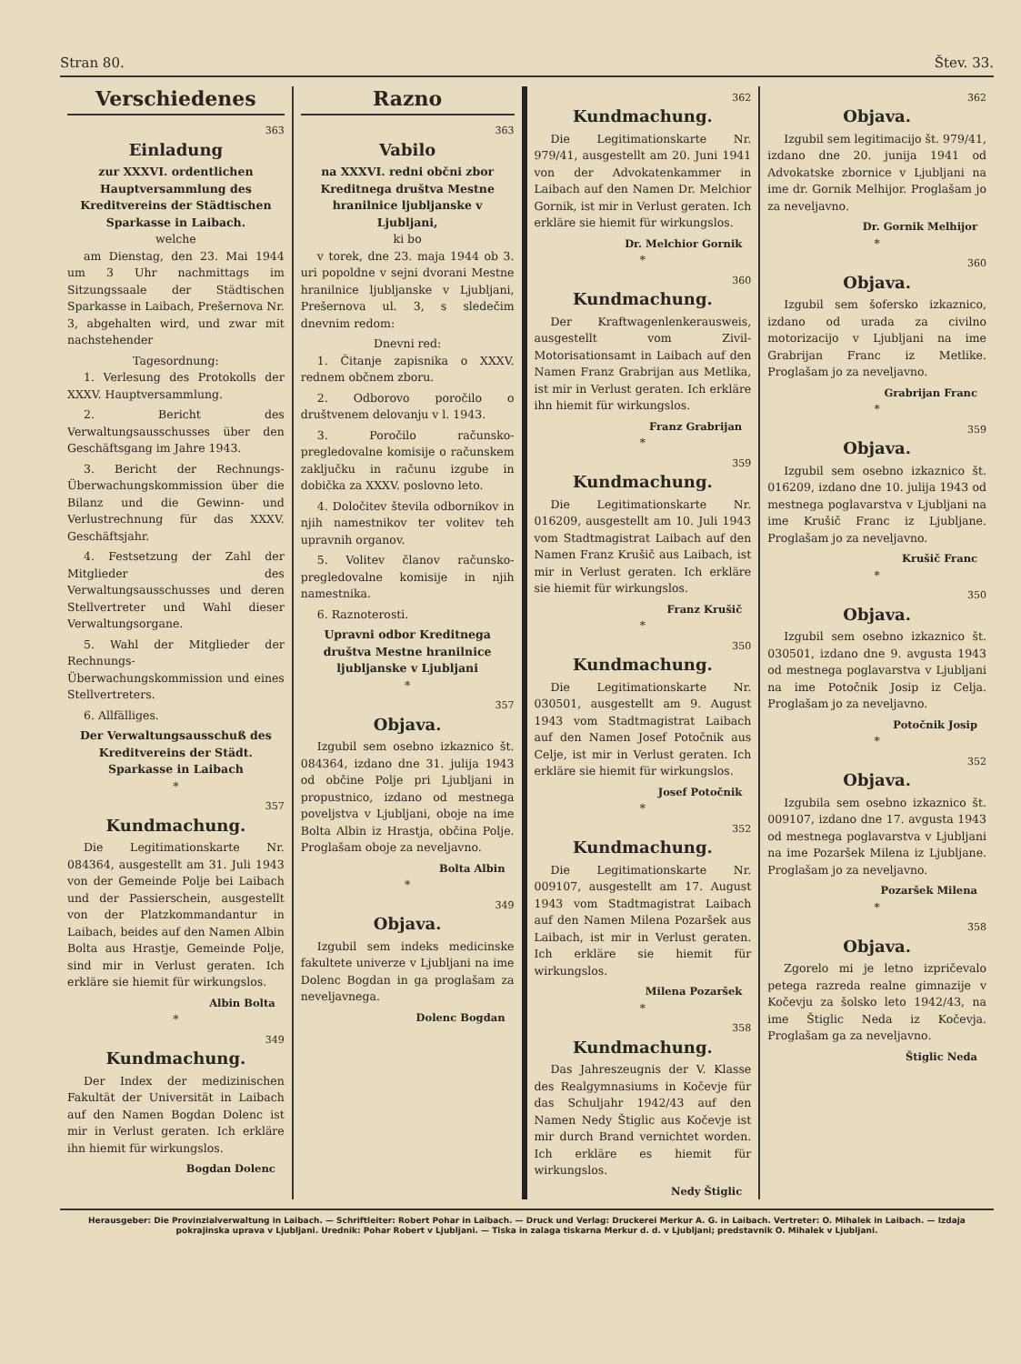Stran 80. Štev. 33.
Verschiedenes
363
Einladung
zur XXXVI. ordentlichen Hauptversammlung des Kreditvereins der Städtischen Sparkasse in Laibach.
welche
am Dienstag, den 23. Mai 1944 um 3 Uhr nachmittags im Sitzungssaale der Städtischen Sparkasse in Laibach, Prešernova Nr. 3, abgehalten wird, und zwar mit nachstehender
Tagesordnung:
1. Verlesung des Protokolls der XXXV. Hauptversammlung.
2. Bericht des Verwaltungsausschusses über den Geschäftsgang im Jahre 1943.
3. Bericht der Rechnungs-Überwachungskommission über die Bilanz und die Gewinn- und Verlustrechnung für das XXXV. Geschäftsjahr.
4. Festsetzung der Zahl der Mitglieder des Verwaltungsausschusses und deren Stellvertreter und Wahl dieser Verwaltungsorgane.
5. Wahl der Mitglieder der Rechnungs-Überwachungskommission und eines Stellvertreters.
6. Allfälliges.
Der Verwaltungsausschuß des Kreditvereins der Städt. Sparkasse in Laibach
*
357
Kundmachung.
Die Legitimationskarte Nr. 084364, ausgestellt am 31. Juli 1943 von der Gemeinde Polje bei Laibach und der Passierschein, ausgestellt von der Platzkommandantur in Laibach, beides auf den Namen Albin Bolta aus Hrastje, Gemeinde Polje, sind mir in Verlust geraten. Ich erkläre sie hiemit für wirkungslos.
Albin Bolta
*
349
Kundmachung.
Der Index der medizinischen Fakultät der Universität in Laibach auf den Namen Bogdan Dolenc ist mir in Verlust geraten. Ich erkläre ihn hiemit für wirkungslos.
Bogdan Dolenc
Razno
363
Vabilo
na XXXVI. redni občni zbor Kreditnega društva Mestne hranilnice ljubljanske v Ljubljani,
ki bo
v torek, dne 23. maja 1944 ob 3. uri popoldne v sejni dvorani Mestne hranilnice ljubljanske v Ljubljani, Prešernova ul. 3, s sledečim dnevnim redom:
Dnevni red:
1. Čitanje zapisnika o XXXV. rednem občnem zboru.
2. Odborovo poročilo o društvenem delovanju v l. 1943.
3. Poročilo računsko-pregledovalne komisije o računskem zaključku in računu izgube in dobička za XXXV. poslovno leto.
4. Določitev števila odbornikov in njih namestnikov ter volitev teh upravnih organov.
5. Volitev članov računsko-pregledovalne komisije in njih namestnika.
6. Raznoterosti.
Upravni odbor Kreditnega društva Mestne hranilnice ljubljanske v Ljubljani
*
357
Objava.
Izgubil sem osebno izkaznico št. 084364, izdano dne 31. julija 1943 od občine Polje pri Ljubljani in propustnico, izdano od mestnega poveljstva v Ljubljani, oboje na ime Bolta Albin iz Hrastja, občina Polje. Proglašam oboje za neveljavno.
Bolta Albin
*
349
Objava.
Izgubil sem indeks medicinske fakultete univerze v Ljubljani na ime Dolenc Bogdan in ga proglašam za neveljavnega.
Dolenc Bogdan
362
Kundmachung.
Die Legitimationskarte Nr. 979/41, ausgestellt am 20. Juni 1941 von der Advokatenkammer in Laibach auf den Namen Dr. Melchior Gornik, ist mir in Verlust geraten. Ich erkläre sie hiemit für wirkungslos.
Dr. Melchior Gornik
*
360
Kundmachung.
Der Kraftwagenlenkerausweis, ausgestellt vom Zivil-Motorisationsamt in Laibach auf den Namen Franz Grabrijan aus Metlika, ist mir in Verlust geraten. Ich erkläre ihn hiemit für wirkungslos.
Franz Grabrijan
*
359
Kundmachung.
Die Legitimationskarte Nr. 016209, ausgestellt am 10. Juli 1943 vom Stadtmagistrat Laibach auf den Namen Franz Krušič aus Laibach, ist mir in Verlust geraten. Ich erkläre sie hiemit für wirkungslos.
Franz Krušič
*
350
Kundmachung.
Die Legitimationskarte Nr. 030501, ausgestellt am 9. August 1943 vom Stadtmagistrat Laibach auf den Namen Josef Potočnik aus Celje, ist mir in Verlust geraten. Ich erkläre sie hiemit für wirkungslos.
Josef Potočnik
*
352
Kundmachung.
Die Legitimationskarte Nr. 009107, ausgestellt am 17. August 1943 vom Stadtmagistrat Laibach auf den Namen Milena Pozaršek aus Laibach, ist mir in Verlust geraten. Ich erkläre sie hiemit für wirkungslos.
Milena Pozaršek
*
358
Kundmachung.
Das Jahreszeugnis der V. Klasse des Realgymnasiums in Kočevje für das Schuljahr 1942/43 auf den Namen Nedy Štiglic aus Kočevje ist mir durch Brand vernichtet worden. Ich erkläre es hiemit für wirkungslos.
Nedy Štiglic
362
Objava.
Izgubil sem legitimacijo št. 979/41, izdano dne 20. junija 1941 od Advokatske zbornice v Ljubljani na ime dr. Gornik Melhijor. Proglašam jo za neveljavno.
Dr. Gornik Melhijor
*
360
Objava.
Izgubil sem šofersko izkaznico, izdano od urada za civilno motorizacijo v Ljubljani na ime Grabrijan Franc iz Metlike. Proglašam jo za neveljavno.
Grabrijan Franc
*
359
Objava.
Izgubil sem osebno izkaznico št. 016209, izdano dne 10. julija 1943 od mestnega poglavarstva v Ljubljani na ime Krušič Franc iz Ljubljane. Proglašam jo za neveljavno.
Krušič Franc
*
350
Objava.
Izgubil sem osebno izkaznico št. 030501, izdano dne 9. avgusta 1943 od mestnega poglavarstva v Ljubljani na ime Potočnik Josip iz Celja. Proglašam jo za neveljavno.
Potočnik Josip
*
352
Objava.
Izgubila sem osebno izkaznico št. 009107, izdano dne 17. avgusta 1943 od mestnega poglavarstva v Ljubljani na ime Pozaršek Milena iz Ljubljane. Proglašam jo za neveljavno.
Pozaršek Milena
*
358
Objava.
Zgorelo mi je letno izpričevalo petega razreda realne gimnazije v Kočevju za šolsko leto 1942/43, na ime Štiglic Neda iz Kočevja. Proglašam ga za neveljavno.
Štiglic Neda
Herausgeber: Die Provinzialverwaltung in Laibach. — Schriftleiter: Robert Pohar in Laibach. — Druck und Verlag: Druckerei Merkur A. G. in Laibach. Vertreter: O. Mihalek in Laibach. — Izdaja pokrajinska uprava v Ljubljani. Urednik: Pohar Robert v Ljubljani. — Tiska in zalaga tiskarna Merkur d. d. v Ljubljani; predstavnik O. Mihalek v Ljubljani.